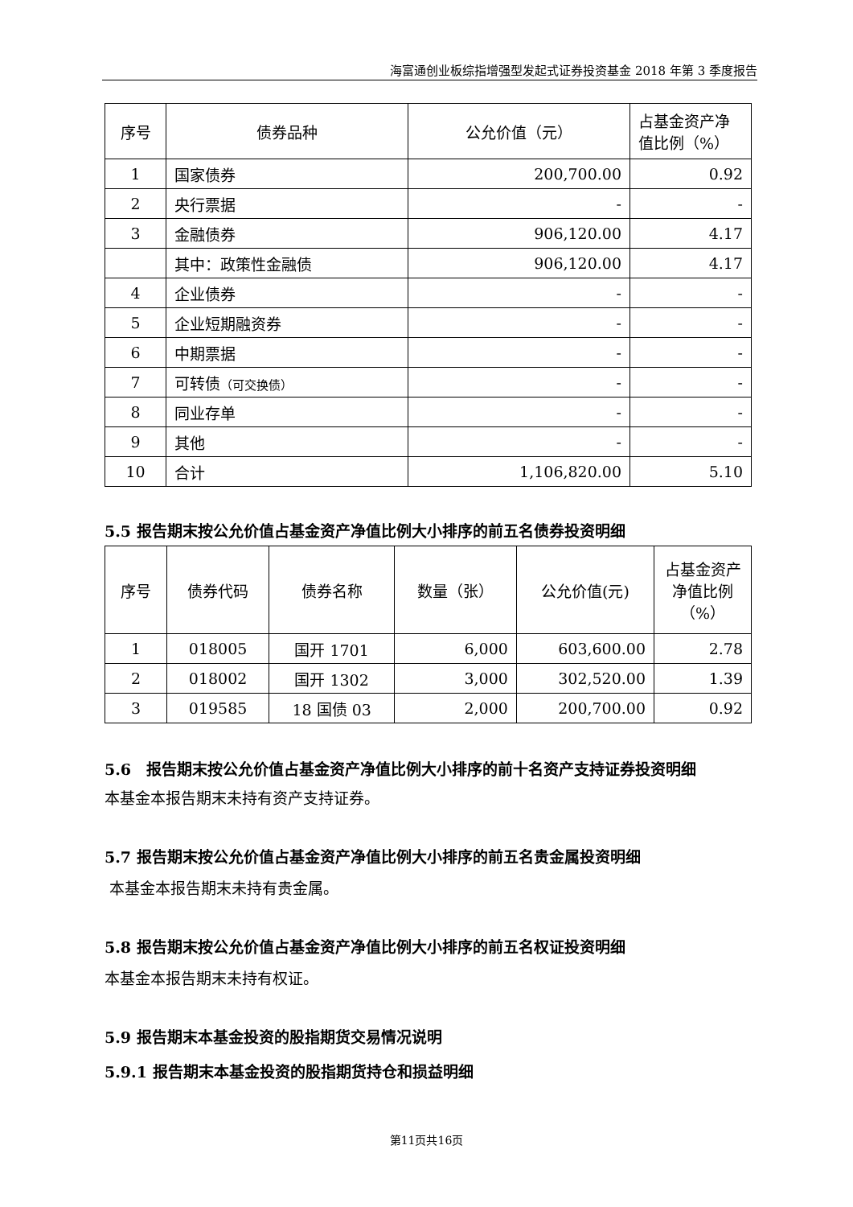海富通创业板综指增强型发起式证券投资基金 2018 年第 3 季度报告
| 序号 | 债券品种 | 公允价值（元） | 占基金资产净值比例（%） |
| --- | --- | --- | --- |
| 1 | 国家债券 | 200,700.00 | 0.92 |
| 2 | 央行票据 | - | - |
| 3 | 金融债券 | 906,120.00 | 4.17 |
| | 其中：政策性金融债 | 906,120.00 | 4.17 |
| 4 | 企业债券 | - | - |
| 5 | 企业短期融资券 | - | - |
| 6 | 中期票据 | - | - |
| 7 | 可转债 （可交换债） | - | - |
| 8 | 同业存单 | - | - |
| 9 | 其他 | - | - |
| 10 | 合计 | 1,106,820.00 | 5.10 |
5.5 报告期末按公允价值占基金资产净值比例大小排序的前五名债券投资明细
| 序号 | 债券代码 | 债券名称 | 数量（张） | 公允价值(元) | 占基金资产净值比例（%） |
| --- | --- | --- | --- | --- | --- |
| 1 | 018005 | 国开 1701 | 6,000 | 603,600.00 | 2.78 |
| 2 | 018002 | 国开 1302 | 3,000 | 302,520.00 | 1.39 |
| 3 | 019585 | 18 国债 03 | 2,000 | 200,700.00 | 0.92 |
5.6　报告期末按公允价值占基金资产净值比例大小排序的前十名资产支持证券投资明细
本基金本报告期末未持有资产支持证券。
5.7 报告期末按公允价值占基金资产净值比例大小排序的前五名贵金属投资明细
本基金本报告期末未持有贵金属。
5.8 报告期末按公允价值占基金资产净值比例大小排序的前五名权证投资明细
本基金本报告期末未持有权证。
5.9 报告期末本基金投资的股指期货交易情况说明
5.9.1 报告期末本基金投资的股指期货持仓和损益明细
第11页共16页